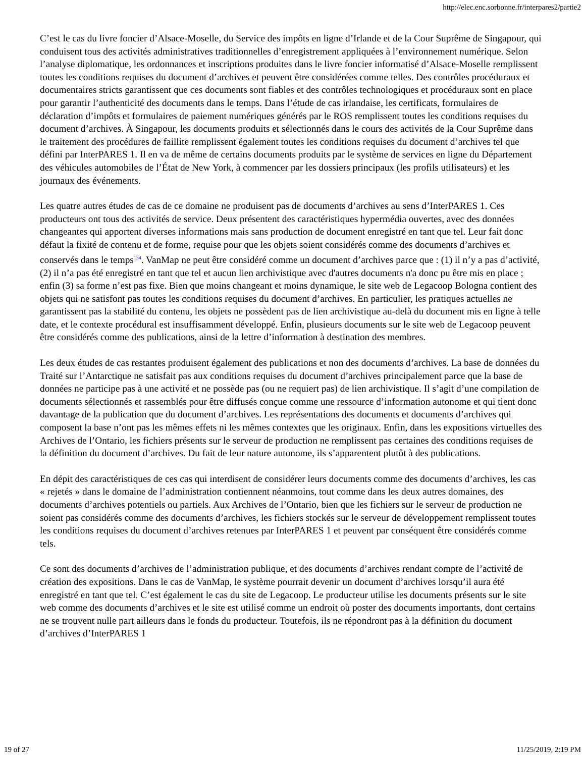http://elec.enc.sorbonne.fr/interpares2/partie2
C’est le cas du livre foncier d’Alsace-Moselle, du Service des impôts en ligne d’Irlande et de la Cour Suprême de Singapour, qui conduisent tous des activités administratives traditionnelles d’enregistrement appliquées à l’environnement numérique. Selon l’analyse diplomatique, les ordonnances et inscriptions produites dans le livre foncier informatisé d’Alsace-Moselle remplissent toutes les conditions requises du document d’archives et peuvent être considérées comme telles. Des contrôles procéduraux et documentaires stricts garantissent que ces documents sont fiables et des contrôles technologiques et procéduraux sont en place pour garantir l’authenticité des documents dans le temps. Dans l’étude de cas irlandaise, les certificats, formulaires de déclaration d’impôts et formulaires de paiement numériques générés par le ROS remplissent toutes les conditions requises du document d’archives. À Singapour, les documents produits et sélectionnés dans le cours des activités de la Cour Suprême dans le traitement des procédures de faillite remplissent également toutes les conditions requises du document d’archives tel que défini par InterPARES 1. Il en va de même de certains documents produits par le système de services en ligne du Département des véhicules automobiles de l’État de New York, à commencer par les dossiers principaux (les profils utilisateurs) et les journaux des événements.
Les quatre autres études de cas de ce domaine ne produisent pas de documents d’archives au sens d’InterPARES 1. Ces producteurs ont tous des activités de service. Deux présentent des caractéristiques hypermédia ouvertes, avec des données changeantes qui apportent diverses informations mais sans production de document enregistré en tant que tel. Leur fait donc défaut la fixité de contenu et de forme, requise pour que les objets soient considérés comme des documents d’archives et conservés dans le temps<sup>134</sup>. VanMap ne peut être considéré comme un document d’archives parce que : (1) il n’y a pas d’activité, (2) il n’a pas été enregistré en tant que tel et aucun lien archivistique avec d'autres documents n'a donc pu être mis en place ; enfin (3) sa forme n’est pas fixe. Bien que moins changeant et moins dynamique, le site web de Legacoop Bologna contient des objets qui ne satisfont pas toutes les conditions requises du document d’archives. En particulier, les pratiques actuelles ne garantissent pas la stabilité du contenu, les objets ne possèdent pas de lien archivistique au-delà du document mis en ligne à telle date, et le contexte procédural est insuffisamment développé. Enfin, plusieurs documents sur le site web de Legacoop peuvent être considérés comme des publications, ainsi de la lettre d’information à destination des membres.
Les deux études de cas restantes produisent également des publications et non des documents d’archives. La base de données du Traité sur l’Antarctique ne satisfait pas aux conditions requises du document d’archives principalement parce que la base de données ne participe pas à une activité et ne possède pas (ou ne requiert pas) de lien archivistique. Il s’agit d’une compilation de documents sélectionnés et rassemblés pour être diffusés conçue comme une ressource d’information autonome et qui tient donc davantage de la publication que du document d’archives. Les représentations des documents et documents d’archives qui composent la base n’ont pas les mêmes effets ni les mêmes contextes que les originaux. Enfin, dans les expositions virtuelles des Archives de l’Ontario, les fichiers présents sur le serveur de production ne remplissent pas certaines des conditions requises de la définition du document d’archives. Du fait de leur nature autonome, ils s’apparentent plutôt à des publications.
En dépit des caractéristiques de ces cas qui interdisent de considérer leurs documents comme des documents d’archives, les cas « rejetés » dans le domaine de l’administration contiennent néanmoins, tout comme dans les deux autres domaines, des documents d’archives potentiels ou partiels. Aux Archives de l’Ontario, bien que les fichiers sur le serveur de production ne soient pas considérés comme des documents d’archives, les fichiers stockés sur le serveur de développement remplissent toutes les conditions requises du document d’archives retenues par InterPARES 1 et peuvent par conséquent être considérés comme tels.
Ce sont des documents d’archives de l’administration publique, et des documents d’archives rendant compte de l’activité de création des expositions. Dans le cas de VanMap, le système pourrait devenir un document d’archives lorsqu’il aura été enregistré en tant que tel. C’est également le cas du site de Legacoop. Le producteur utilise les documents présents sur le site web comme des documents d’archives et le site est utilisé comme un endroit où poster des documents importants, dont certains ne se trouvent nulle part ailleurs dans le fonds du producteur. Toutefois, ils ne répondront pas à la définition du document d’archives d’InterPARES 1
19 of 27 11/25/2019, 2:19 PM